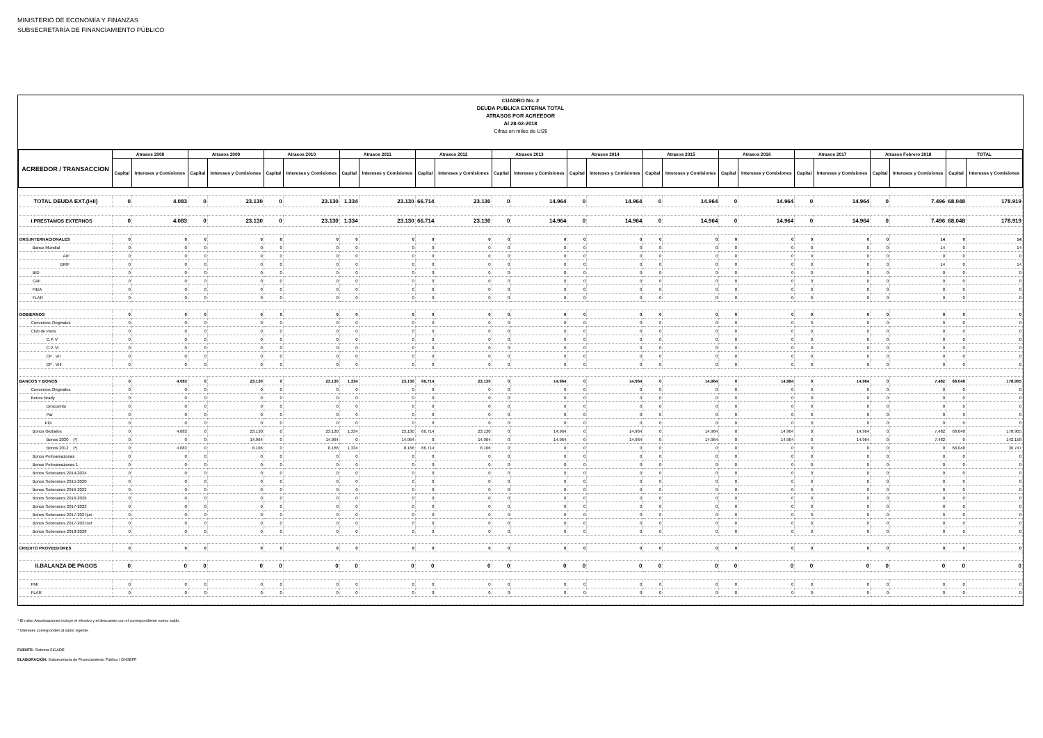MINISTERIO DE ECONOMÍA Y FINANZAS
SUBSECRETARÍA DE FINANCIAMIENTO PÚBLICO
CUADRO No. 2
DEUDA PUBLICA EXTERNA TOTAL
ATRASOS POR ACREEDOR
Al 28-02-2018
Cifras en miles de US$
| ACREEDOR / TRANSACCION | Atrasos 2008 | | Atrasos 2009 | | Atrasos 2010 | | Atrasos 2011 | | Atrasos 2012 | | Atrasos 2013 | | Atrasos 2014 | | Atrasos 2015 | | Atrasos 2016 | | Atrasos 2017 | | Atrasos Febrero 2018 | | TOTAL | |
| --- | --- | --- | --- | --- | --- | --- | --- | --- | --- | --- | --- | --- | --- | --- | --- | --- | --- | --- | --- | --- | --- | --- | --- | --- |
| | Capital | Intereses y Comisiones | Capital | Intereses y Comisiones | Capital | Intereses y Comisiones | Capital | Intereses y Comisiones | Capital | Intereses y Comisiones | Capital | Intereses y Comisiones | Capital | Intereses y Comisiones | Capital | Intereses y Comisiones | Capital | Intereses y Comisiones | Capital | Intereses y Comisiones | Capital | Intereses y Comisiones | Capital | Intereses y Comisiones |
| TOTAL DEUDA EXT.(I+II) | 0 | 4.083 | 0 | 23.130 | 0 | 23.130 | 1.334 | 23.130 | 66.714 | 23.130 | 0 | 14.964 | 0 | 14.964 | 0 | 14.964 | 0 | 14.964 | 0 | 14.964 | 0 | 7.496 | 68.048 | 178.919 |
| I.PRESTAMOS EXTERNOS | 0 | 4.083 | 0 | 23.130 | 0 | 23.130 | 1.334 | 23.130 | 66.714 | 23.130 | 0 | 14.964 | 0 | 14.964 | 0 | 14.964 | 0 | 14.964 | 0 | 14.964 | 0 | 7.496 | 68.048 | 178.919 |
| ORG.INTERNACIONALES | 0 | 0 | 0 | 0 | 0 | 0 | 0 | 0 | 0 | 0 | 0 | 0 | 0 | 0 | 0 | 0 | 0 | 0 | 0 | 0 | 0 | 14 | 0 | 14 |
| Banco Mundial | 0 | 0 | 0 | 0 | 0 | 0 | 0 | 0 | 0 | 0 | 0 | 0 | 0 | 0 | 0 | 0 | 0 | 0 | 0 | 0 | 0 | 14 | 0 | 14 |
| AIF | 0 | 0 | 0 | 0 | 0 | 0 | 0 | 0 | 0 | 0 | 0 | 0 | 0 | 0 | 0 | 0 | 0 | 0 | 0 | 0 | 0 | 0 | 0 | 0 |
| BIRF | 0 | 0 | 0 | 0 | 0 | 0 | 0 | 0 | 0 | 0 | 0 | 0 | 0 | 0 | 0 | 0 | 0 | 0 | 0 | 0 | 0 | 14 | 0 | 14 |
| BID | 0 | 0 | 0 | 0 | 0 | 0 | 0 | 0 | 0 | 0 | 0 | 0 | 0 | 0 | 0 | 0 | 0 | 0 | 0 | 0 | 0 | 0 | 0 | 0 |
| CAF | 0 | 0 | 0 | 0 | 0 | 0 | 0 | 0 | 0 | 0 | 0 | 0 | 0 | 0 | 0 | 0 | 0 | 0 | 0 | 0 | 0 | 0 | 0 | 0 |
| FIDA | 0 | 0 | 0 | 0 | 0 | 0 | 0 | 0 | 0 | 0 | 0 | 0 | 0 | 0 | 0 | 0 | 0 | 0 | 0 | 0 | 0 | 0 | 0 | 0 |
| FLAR | 0 | 0 | 0 | 0 | 0 | 0 | 0 | 0 | 0 | 0 | 0 | 0 | 0 | 0 | 0 | 0 | 0 | 0 | 0 | 0 | 0 | 0 | 0 | 0 |
| GOBIERNOS | 0 | 0 | 0 | 0 | 0 | 0 | 0 | 0 | 0 | 0 | 0 | 0 | 0 | 0 | 0 | 0 | 0 | 0 | 0 | 0 | 0 | 0 | 0 | 0 |
| Convenios Originales | 0 | 0 | 0 | 0 | 0 | 0 | 0 | 0 | 0 | 0 | 0 | 0 | 0 | 0 | 0 | 0 | 0 | 0 | 0 | 0 | 0 | 0 | 0 | 0 |
| Club de Paris | 0 | 0 | 0 | 0 | 0 | 0 | 0 | 0 | 0 | 0 | 0 | 0 | 0 | 0 | 0 | 0 | 0 | 0 | 0 | 0 | 0 | 0 | 0 | 0 |
| C.P. V | 0 | 0 | 0 | 0 | 0 | 0 | 0 | 0 | 0 | 0 | 0 | 0 | 0 | 0 | 0 | 0 | 0 | 0 | 0 | 0 | 0 | 0 | 0 | 0 |
| C.P. VI | 0 | 0 | 0 | 0 | 0 | 0 | 0 | 0 | 0 | 0 | 0 | 0 | 0 | 0 | 0 | 0 | 0 | 0 | 0 | 0 | 0 | 0 | 0 | 0 |
| CP . VII | 0 | 0 | 0 | 0 | 0 | 0 | 0 | 0 | 0 | 0 | 0 | 0 | 0 | 0 | 0 | 0 | 0 | 0 | 0 | 0 | 0 | 0 | 0 | 0 |
| CP . VIII | 0 | 0 | 0 | 0 | 0 | 0 | 0 | 0 | 0 | 0 | 0 | 0 | 0 | 0 | 0 | 0 | 0 | 0 | 0 | 0 | 0 | 0 | 0 | 0 |
| BANCOS Y BONOS | 0 | 4.083 | 0 | 23.130 | 0 | 23.130 | 1.334 | 23.130 | 66.714 | 23.130 | 0 | 14.964 | 0 | 14.964 | 0 | 14.964 | 0 | 14.964 | 0 | 14.964 | 0 | 7.482 | 68.048 | 178.905 |
| Convenios Originales | 0 | 0 | 0 | 0 | 0 | 0 | 0 | 0 | 0 | 0 | 0 | 0 | 0 | 0 | 0 | 0 | 0 | 0 | 0 | 0 | 0 | 0 | 0 | 0 |
| Bonos Brady | 0 | 0 | 0 | 0 | 0 | 0 | 0 | 0 | 0 | 0 | 0 | 0 | 0 | 0 | 0 | 0 | 0 | 0 | 0 | 0 | 0 | 0 | 0 | 0 |
| Descuento | 0 | 0 | 0 | 0 | 0 | 0 | 0 | 0 | 0 | 0 | 0 | 0 | 0 | 0 | 0 | 0 | 0 | 0 | 0 | 0 | 0 | 0 | 0 | 0 |
| Par | 0 | 0 | 0 | 0 | 0 | 0 | 0 | 0 | 0 | 0 | 0 | 0 | 0 | 0 | 0 | 0 | 0 | 0 | 0 | 0 | 0 | 0 | 0 | 0 |
| PDI | 0 | 0 | 0 | 0 | 0 | 0 | 0 | 0 | 0 | 0 | 0 | 0 | 0 | 0 | 0 | 0 | 0 | 0 | 0 | 0 | 0 | 0 | 0 | 0 |
| Bonos Globales | 0 | 4.083 | 0 | 23.130 | 0 | 23.130 | 1.334 | 23.130 | 66.714 | 23.130 | 0 | 14.964 | 0 | 14.964 | 0 | 14.964 | 0 | 14.964 | 0 | 14.964 | 0 | 7.482 | 68.048 | 178.905 |
| Bonos 2030 (*) | 0 | 0 | 0 | 14.964 | 0 | 14.964 | 0 | 14.964 | 0 | 14.964 | 0 | 14.964 | 0 | 14.964 | 0 | 14.964 | 0 | 14.964 | 0 | 14.964 | 0 | 7.482 | 0 | 142.158 |
| Bonos 2012 (*) | 0 | 4.083 | 0 | 8.166 | 0 | 8.166 | 1.334 | 8.166 | 66.714 | 8.166 | 0 | 0 | 0 | 0 | 0 | 0 | 0 | 0 | 0 | 0 | 0 | 0 | 68.048 | 36.747 |
| Bonos Petroamazonas | 0 | 0 | 0 | 0 | 0 | 0 | 0 | 0 | 0 | 0 | 0 | 0 | 0 | 0 | 0 | 0 | 0 | 0 | 0 | 0 | 0 | 0 | 0 | 0 |
| Bonos Petroamazonas 1 | 0 | 0 | 0 | 0 | 0 | 0 | 0 | 0 | 0 | 0 | 0 | 0 | 0 | 0 | 0 | 0 | 0 | 0 | 0 | 0 | 0 | 0 | 0 | 0 |
| Bonos Soberanos 2014-2024 | 0 | 0 | 0 | 0 | 0 | 0 | 0 | 0 | 0 | 0 | 0 | 0 | 0 | 0 | 0 | 0 | 0 | 0 | 0 | 0 | 0 | 0 | 0 | 0 |
| Bonos Soberanos 2015-2020 | 0 | 0 | 0 | 0 | 0 | 0 | 0 | 0 | 0 | 0 | 0 | 0 | 0 | 0 | 0 | 0 | 0 | 0 | 0 | 0 | 0 | 0 | 0 | 0 |
| Bonos Soberanos 2016-2022 | 0 | 0 | 0 | 0 | 0 | 0 | 0 | 0 | 0 | 0 | 0 | 0 | 0 | 0 | 0 | 0 | 0 | 0 | 0 | 0 | 0 | 0 | 0 | 0 |
| Bonos Soberanos 2016-2026 | 0 | 0 | 0 | 0 | 0 | 0 | 0 | 0 | 0 | 0 | 0 | 0 | 0 | 0 | 0 | 0 | 0 | 0 | 0 | 0 | 0 | 0 | 0 | 0 |
| Bonos Soberanos 2017-2023 | 0 | 0 | 0 | 0 | 0 | 0 | 0 | 0 | 0 | 0 | 0 | 0 | 0 | 0 | 0 | 0 | 0 | 0 | 0 | 0 | 0 | 0 | 0 | 0 |
| Bonos Soberanos 2017-2027jun | 0 | 0 | 0 | 0 | 0 | 0 | 0 | 0 | 0 | 0 | 0 | 0 | 0 | 0 | 0 | 0 | 0 | 0 | 0 | 0 | 0 | 0 | 0 | 0 |
| Bonos Soberanos 2017-2027oct | 0 | 0 | 0 | 0 | 0 | 0 | 0 | 0 | 0 | 0 | 0 | 0 | 0 | 0 | 0 | 0 | 0 | 0 | 0 | 0 | 0 | 0 | 0 | 0 |
| Bonos Soberanos 2018-2028 | 0 | 0 | 0 | 0 | 0 | 0 | 0 | 0 | 0 | 0 | 0 | 0 | 0 | 0 | 0 | 0 | 0 | 0 | 0 | 0 | 0 | 0 | 0 | 0 |
| CREDITO PROVEEDORES | 0 | 0 | 0 | 0 | 0 | 0 | 0 | 0 | 0 | 0 | 0 | 0 | 0 | 0 | 0 | 0 | 0 | 0 | 0 | 0 | 0 | 0 | 0 | 0 |
| II.BALANZA DE PAGOS | 0 | 0 | 0 | 0 | 0 | 0 | 0 | 0 | 0 | 0 | 0 | 0 | 0 | 0 | 0 | 0 | 0 | 0 | 0 | 0 | 0 | 0 | 0 | 0 |
| FMI | 0 | 0 | 0 | 0 | 0 | 0 | 0 | 0 | 0 | 0 | 0 | 0 | 0 | 0 | 0 | 0 | 0 | 0 | 0 | 0 | 0 | 0 | 0 | 0 |
| FLAR | 0 | 0 | 0 | 0 | 0 | 0 | 0 | 0 | 0 | 0 | 0 | 0 | 0 | 0 | 0 | 0 | 0 | 0 | 0 | 0 | 0 | 0 | 0 | 0 |
* El rubro Amortizaciones incluye el efectivo y el descuento con el correspondiente nuevo saldo.
* Intereses corresponden al saldo vigente.
FUENTE: Sistema SIGADE
ELABORACIÓN: Subsecretaría de Financiamiento Público / DNSEFP